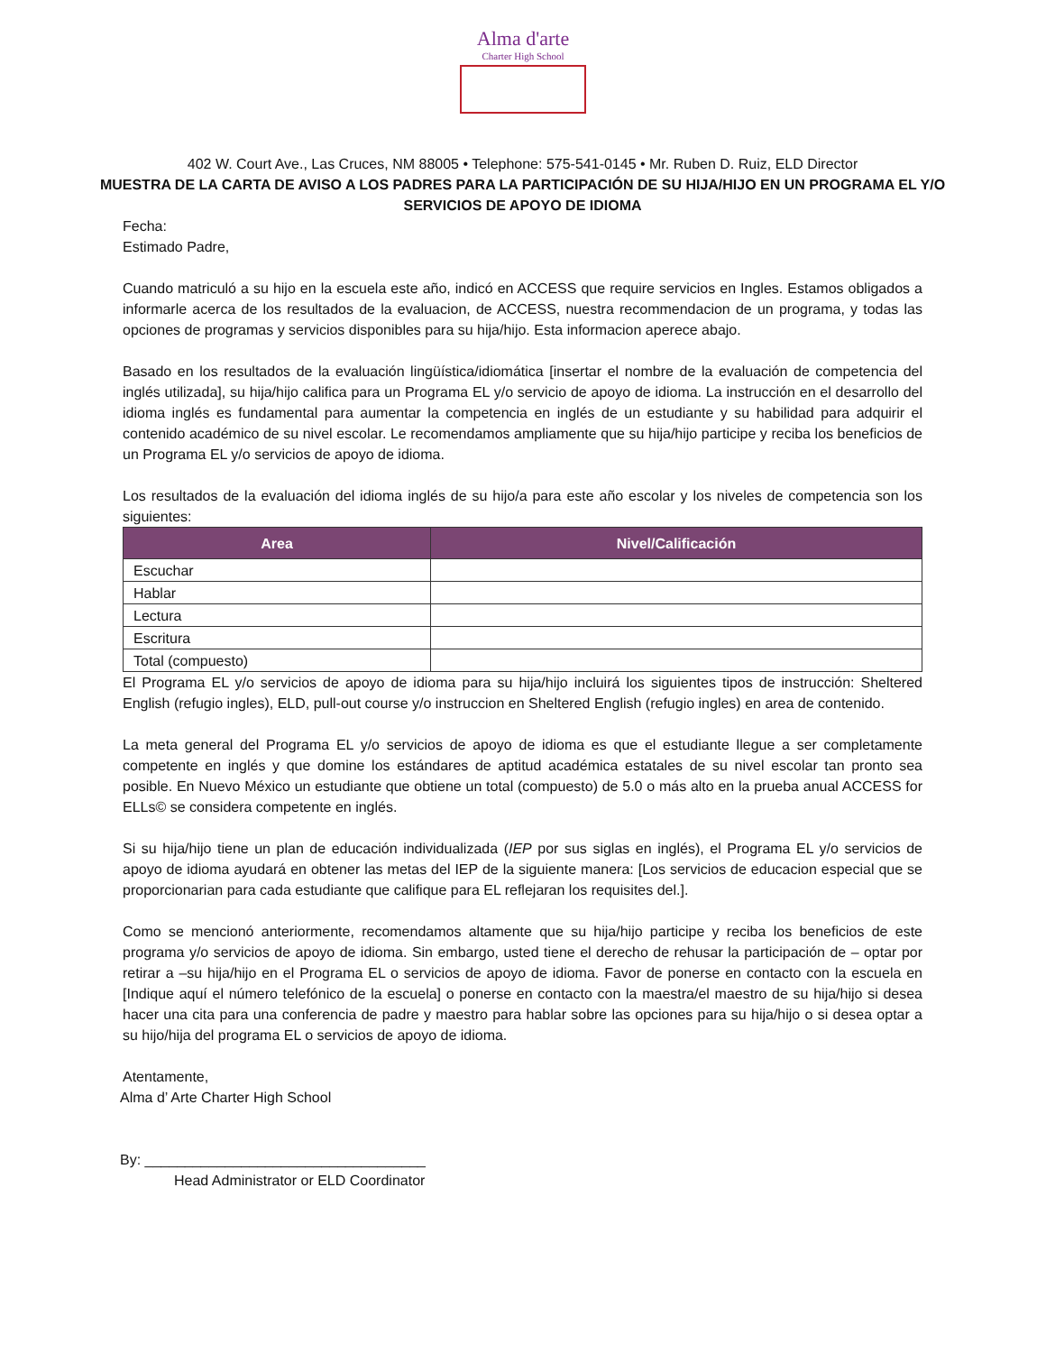Alma d'arte
Charter High School
402 W. Court Ave., Las Cruces, NM 88005 • Telephone: 575-541-0145 • Mr. Ruben D. Ruiz, ELD Director
MUESTRA DE LA CARTA DE AVISO A LOS PADRES PARA LA PARTICIPACIÓN DE SU HIJA/HIJO EN UN PROGRAMA EL Y/O SERVICIOS DE APOYO DE IDIOMA
Fecha:
Estimado Padre,
Cuando matriculó a su hijo en la escuela este año, indicó en ACCESS que require servicios en Ingles. Estamos obligados a informarle acerca de los resultados de la evaluacion, de ACCESS, nuestra recommendacion de un programa, y todas las opciones de programas y servicios disponibles para su hija/hijo. Esta informacion aperece abajo.
Basado en los resultados de la evaluación lingüística/idiomática [insertar el nombre de la evaluación de competencia del inglés utilizada], su hija/hijo califica para un Programa EL y/o servicio de apoyo de idioma. La instrucción en el desarrollo del idioma inglés es fundamental para aumentar la competencia en inglés de un estudiante y su habilidad para adquirir el contenido académico de su nivel escolar. Le recomendamos ampliamente que su hija/hijo participe y reciba los beneficios de un Programa EL y/o servicios de apoyo de idioma.
Los resultados de la evaluación del idioma inglés de su hijo/a para este año escolar y los niveles de competencia son los siguientes:
| Area | Nivel/Calificación |
| --- | --- |
| Escuchar | |
| Hablar | |
| Lectura | |
| Escritura | |
| Total (compuesto) | |
El Programa EL y/o servicios de apoyo de idioma para su hija/hijo incluirá los siguientes tipos de instrucción: Sheltered English (refugio ingles), ELD, pull-out course y/o instruccion en Sheltered English (refugio ingles) en area de contenido.
La meta general del Programa EL y/o servicios de apoyo de idioma es que el estudiante llegue a ser completamente competente en inglés y que domine los estándares de aptitud académica estatales de su nivel escolar tan pronto sea posible. En Nuevo México un estudiante que obtiene un total (compuesto) de 5.0 o más alto en la prueba anual ACCESS for ELLs© se considera competente en inglés.
Si su hija/hijo tiene un plan de educación individualizada (IEP por sus siglas en inglés), el Programa EL y/o servicios de apoyo de idioma ayudará en obtener las metas del IEP de la siguiente manera: [Los servicios de educacion especial que se proporcionarian para cada estudiante que califique para EL reflejaran los requisites del.].
Como se mencionó anteriormente, recomendamos altamente que su hija/hijo participe y reciba los beneficios de este programa y/o servicios de apoyo de idioma. Sin embargo, usted tiene el derecho de rehusar la participación de – optar por retirar a –su hija/hijo en el Programa EL o servicios de apoyo de idioma. Favor de ponerse en contacto con la escuela en [Indique aquí el número telefónico de la escuela] o ponerse en contacto con la maestra/el maestro de su hija/hijo si desea hacer una cita para una conferencia de padre y maestro para hablar sobre las opciones para su hija/hijo o si desea optar a su hijo/hija del programa EL o servicios de apoyo de idioma.
Atentamente,
Alma d’ Arte Charter High School
By: ___________________________________
Head Administrator or ELD Coordinator